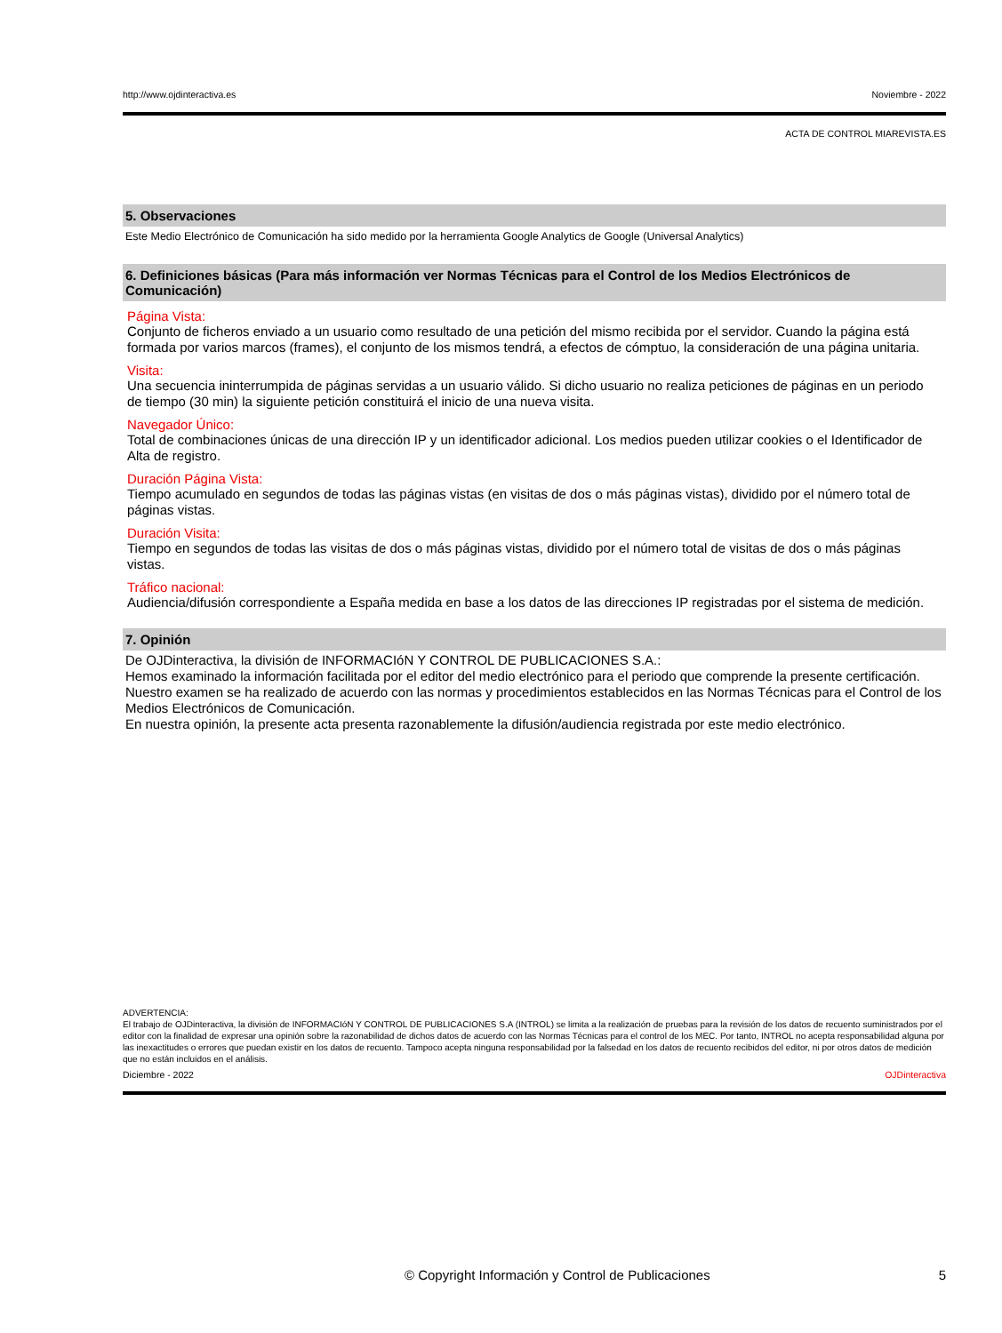http://www.ojdinteractiva.es Noviembre - 2022
ACTA DE CONTROL MIAREVISTA.ES
5. Observaciones
Este Medio Electrónico de Comunicación ha sido medido por la herramienta Google Analytics de Google (Universal Analytics)
6. Definiciones básicas (Para más información ver Normas Técnicas para el Control de los Medios Electrónicos de Comunicación)
Página Vista:
Conjunto de ficheros enviado a un usuario como resultado de una petición del mismo recibida por el servidor. Cuando la página está formada por varios marcos (frames), el conjunto de los mismos tendrá, a efectos de cómptuo, la consideración de una página unitaria.
Visita:
Una secuencia ininterrumpida de páginas servidas a un usuario válido. Si dicho usuario no realiza peticiones de páginas en un periodo de tiempo (30 min) la siguiente petición constituirá el inicio de una nueva visita.
Navegador Único:
Total de combinaciones únicas de una dirección IP y un identificador adicional. Los medios pueden utilizar cookies o el Identificador de Alta de registro.
Duración Página Vista:
Tiempo acumulado en segundos de todas las páginas vistas (en visitas de dos o más páginas vistas), dividido por el número total de páginas vistas.
Duración Visita:
Tiempo en segundos de todas las visitas de dos o más páginas vistas, dividido por el número total de visitas de dos o más páginas vistas.
Tráfico nacional:
Audiencia/difusión correspondiente a España medida en base a los datos de las direcciones IP registradas por el sistema de medición.
7. Opinión
De OJDinteractiva, la división de INFORMACIóN Y CONTROL DE PUBLICACIONES S.A.:
Hemos examinado la información facilitada por el editor del medio electrónico para el periodo que comprende la presente certificación.
Nuestro examen se ha realizado de acuerdo con las normas y procedimientos establecidos en las Normas Técnicas para el Control de los Medios Electrónicos de Comunicación.
En nuestra opinión, la presente acta presenta razonablemente la difusión/audiencia registrada por este medio electrónico.
ADVERTENCIA:
El trabajo de OJDinteractiva, la división de INFORMACIóN Y CONTROL DE PUBLICACIONES S.A (INTROL) se limita a la realización de pruebas para la revisión de los datos de recuento suministrados por el editor con la finalidad de expresar una opinión sobre la razonabilidad de dichos datos de acuerdo con las Normas Técnicas para el control de los MEC. Por tanto, INTROL no acepta responsabilidad alguna por las inexactitudes o errores que puedan existir en los datos de recuento. Tampoco acepta ninguna responsabilidad por la falsedad en los datos de recuento recibidos del editor, ni por otros datos de medición que no están incluidos en el análisis.
Diciembre - 2022 OJDinteractiva
© Copyright Información y Control de Publicaciones 5